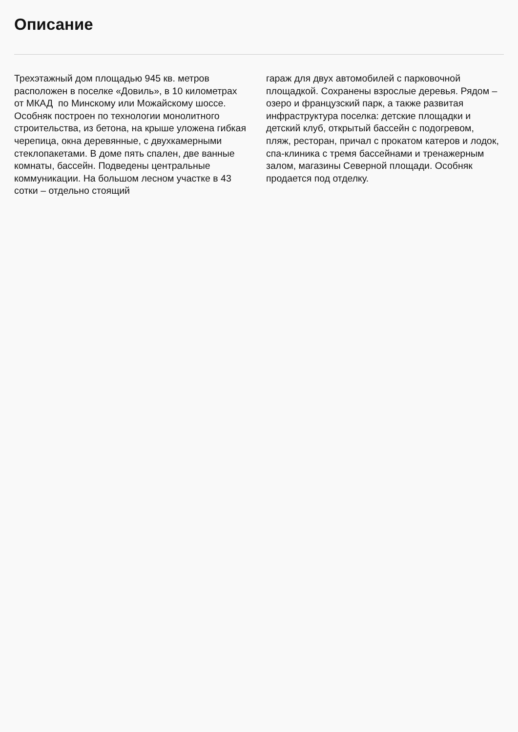Описание
Трехэтажный дом площадью 945 кв. метров расположен в поселке «Довиль», в 10 километрах от МКАД по Минскому или Можайскому шоссе. Особняк построен по технологии монолитного строительства, из бетона, на крыше уложена гибкая черепица, окна деревянные, с двухкамерными стеклопакетами. В доме пять спален, две ванные комнаты, бассейн. Подведены центральные коммуникации. На большом лесном участке в 43 сотки – отдельно стоящий
гараж для двух автомобилей с парковочной площадкой. Сохранены взрослые деревья. Рядом – озеро и французский парк, а также развитая инфраструктура поселка: детские площадки и детский клуб, открытый бассейн с подогревом, пляж, ресторан, причал с прокатом катеров и лодок, спа-клиника с тремя бассейнами и тренажерным залом, магазины Северной площади. Особняк продается под отделку.